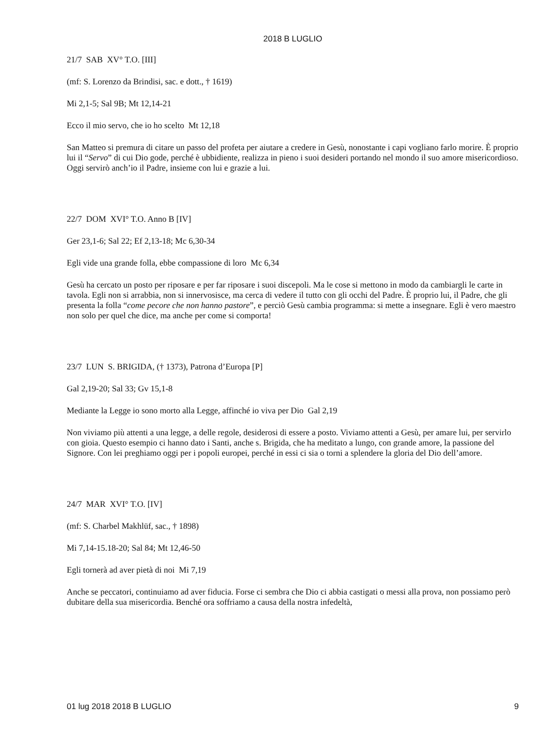2018 B LUGLIO
21/7 SAB XV° T.O. [III]
(mf: S. Lorenzo da Brindisi, sac. e dott., † 1619)
Mi 2,1-5; Sal 9B; Mt 12,14-21
Ecco il mio servo, che io ho scelto Mt 12,18
San Matteo si premura di citare un passo del profeta per aiutare a credere in Gesù, nonostante i capi vogliano farlo morire. È proprio lui il “Servo” di cui Dio gode, perché è ubbidiente, realizza in pieno i suoi desideri portando nel mondo il suo amore misericordioso. Oggi servirò anch’io il Padre, insieme con lui e grazie a lui.
22/7 DOM XVI° T.O. Anno B [IV]
Ger 23,1-6; Sal 22; Ef 2,13-18; Mc 6,30-34
Egli vide una grande folla, ebbe compassione di loro Mc 6,34
Gesù ha cercato un posto per riposare e per far riposare i suoi discepoli. Ma le cose si mettono in modo da cambiargli le carte in tavola. Egli non si arrabbia, non si innervosisce, ma cerca di vedere il tutto con gli occhi del Padre. È proprio lui, il Padre, che gli presenta la folla “come pecore che non hanno pastore”, e perciò Gesù cambia programma: si mette a insegnare. Egli è vero maestro non solo per quel che dice, ma anche per come si comporta!
23/7 LUN S. BRIGIDA, († 1373), Patrona d’Europa [P]
Gal 2,19-20; Sal 33; Gv 15,1-8
Mediante la Legge io sono morto alla Legge, affinché io viva per Dio Gal 2,19
Non viviamo più attenti a una legge, a delle regole, desiderosi di essere a posto. Viviamo attenti a Gesù, per amare lui, per servirlo con gioia. Questo esempio ci hanno dato i Santi, anche s. Brigida, che ha meditato a lungo, con grande amore, la passione del Signore. Con lei preghiamo oggi per i popoli europei, perché in essi ci sia o torni a splendere la gloria del Dio dell’amore.
24/7 MAR XVI° T.O. [IV]
(mf: S. Charbel Makhlüf, sac., † 1898)
Mi 7,14-15.18-20; Sal 84; Mt 12,46-50
Egli tornerà ad aver pietà di noi Mi 7,19
Anche se peccatori, continuiamo ad aver fiducia. Forse ci sembra che Dio ci abbia castigati o messi alla prova, non possiamo però dubitare della sua misericordia. Benché ora soffriamo a causa della nostra infedeltà,
01 lug 2018 2018 B LUGLIO 9